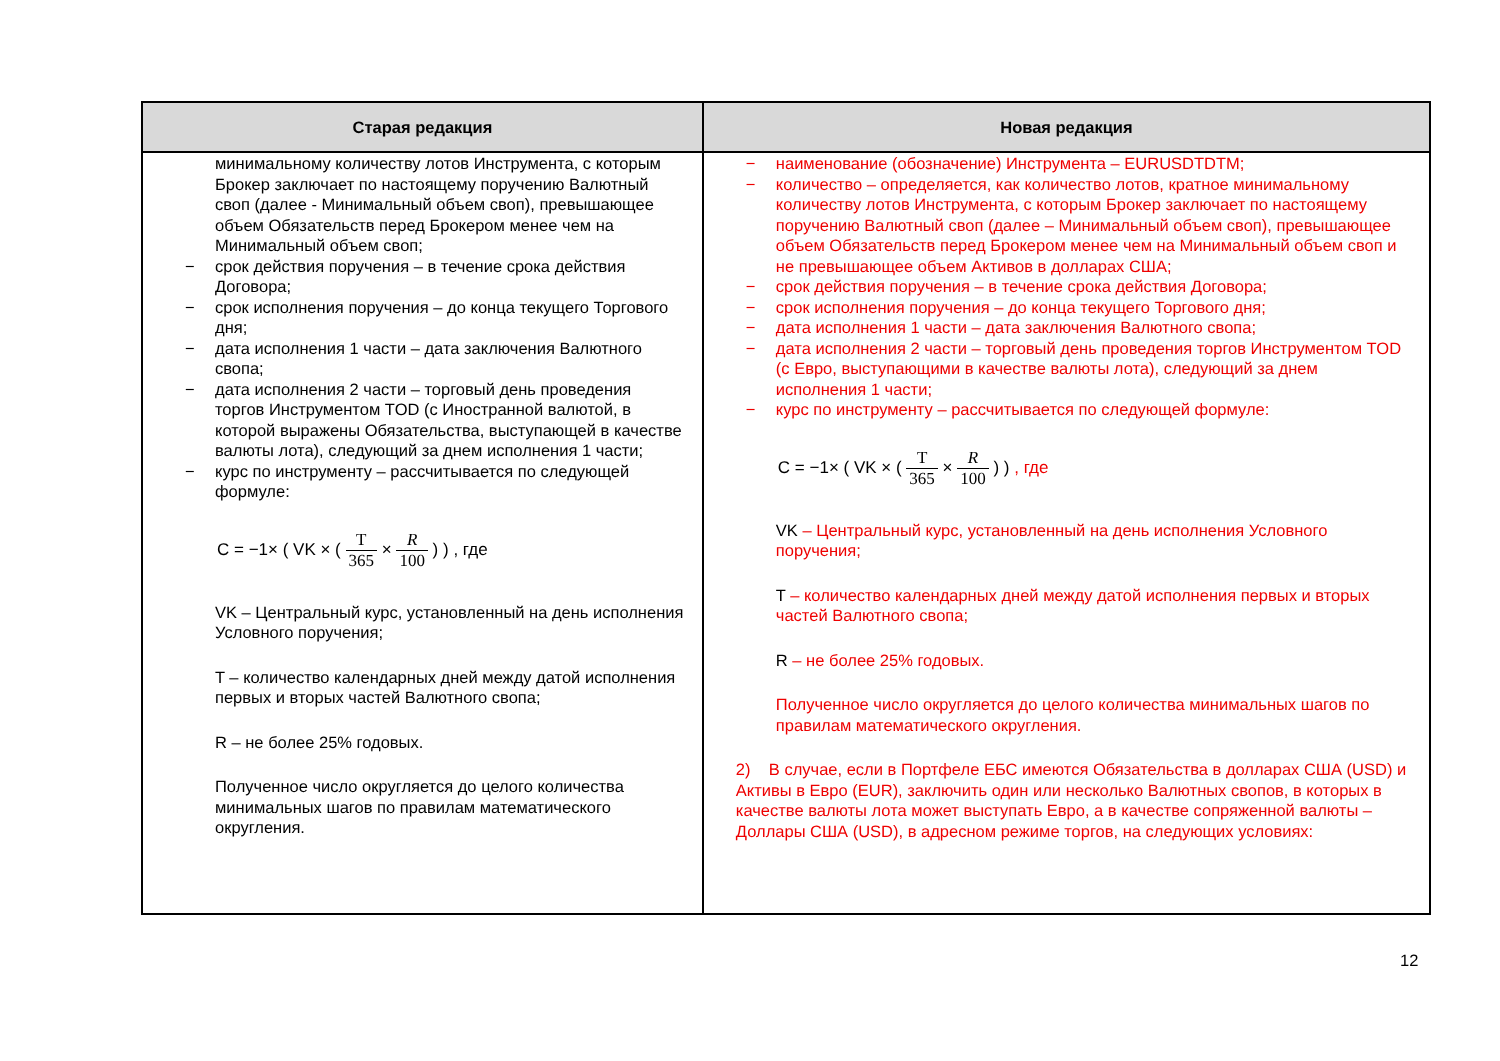| Старая редакция | Новая редакция |
| --- | --- |
| минимальному количеству лотов Инструмента, с которым Брокер заключает по настоящему поручению Валютный своп (далее - Минимальный объем своп), превышающее объем Обязательств перед Брокером менее чем на Минимальный объем своп; − срок действия поручения – в течение срока действия Договора; − срок исполнения поручения – до конца текущего Торгового дня; − дата исполнения 1 части – дата заключения Валютного свопа; − дата исполнения 2 части – торговый день проведения торгов Инструментом TOD (с Иностранной валютой, в которой выражены Обязательства, выступающей в качестве валюты лота), следующий за днем исполнения 1 части; − курс по инструменту – рассчитывается по следующей формуле: C = −1× ( VK × ( T 365 × R 100 ) ) , где VK – Центральный курс, установленный на день исполнения Условного поручения; T – количество календарных дней между датой исполнения первых и вторых частей Валютного свопа; R – не более 25% годовых. Полученное число округляется до целого количества минимальных шагов по правилам математического округления. | − наименование (обозначение) Инструмента – EURUSDTDTM; − количество – определяется, как количество лотов, кратное минимальному количеству лотов Инструмента, с которым Брокер заключает по настоящему поручению Валютный своп (далее – Минимальный объем своп), превышающее объем Обязательств перед Брокером менее чем на Минимальный объем своп и не превышающее объем Активов в долларах США; − срок действия поручения – в течение срока действия Договора; − срок исполнения поручения – до конца текущего Торгового дня; − дата исполнения 1 части – дата заключения Валютного свопа; − дата исполнения 2 части – торговый день проведения торгов Инструментом TOD (с Евро, выступающими в качестве валюты лота), следующий за днем исполнения 1 части; − курс по инструменту – рассчитывается по следующей формуле: C = −1× ( VK × ( T 365 × R 100 ) ) , где VK – Центральный курс, установленный на день исполнения Условного поручения; T – количество календарных дней между датой исполнения первых и вторых частей Валютного свопа; R – не более 25% годовых. Полученное число округляется до целого количества минимальных шагов по правилам математического округления. 2) В случае, если в Портфеле ЕБС имеются Обязательства в долларах США (USD) и Активы в Евро (EUR), заключить один или несколько Валютных свопов, в которых в качестве валюты лота может выступать Евро, а в качестве сопряженной валюты – Доллары США (USD), в адресном режиме торгов, на следующих условиях: |
12